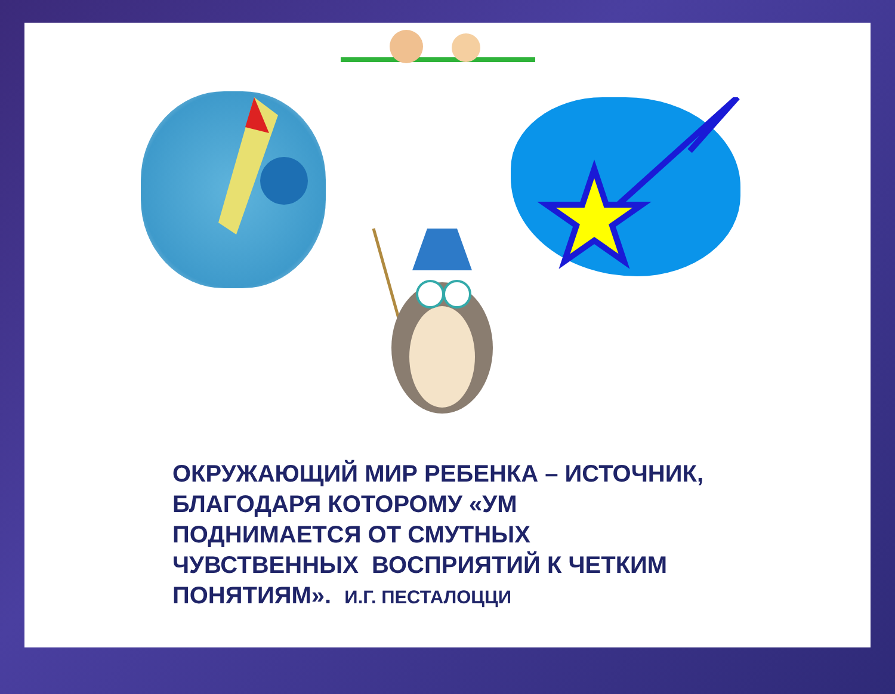ОКРУЖАЮЩИЙ МИР РЕБЕНКА – ИСТОЧНИК, БЛАГОДАРЯ КОТОРОМУ «УМ ПОДНИМАЕТСЯ ОТ СМУТНЫХ ЧУВСТВЕННЫХ ВОСПРИЯТИЙ К ЧЕТКИМ ПОНЯТИЯМ». И.Г. ПЕСТАЛОЦЦИ